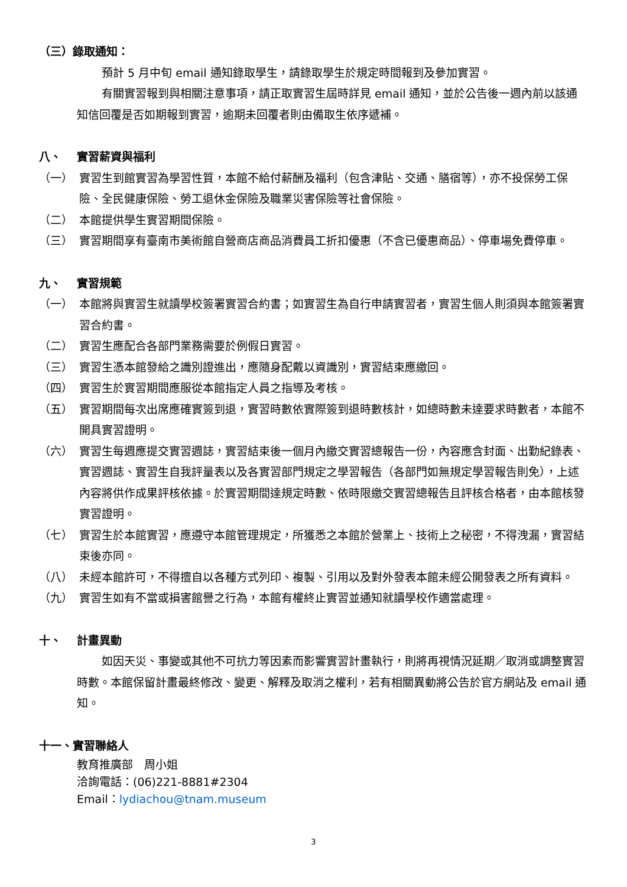（三）錄取通知：
預計 5 月中旬 email 通知錄取學生，請錄取學生於規定時間報到及參加實習。
有關實習報到與相關注意事項，請正取實習生屆時詳見 email 通知，並於公告後一週內前以該通知信回覆是否如期報到實習，逾期未回覆者則由備取生依序遞補。
八、　 實習薪資與福利
（一） 實習生到館實習為學習性質，本館不給付薪酬及福利（包含津貼、交通、膳宿等），亦不投保勞工保險、全民健康保險、勞工退休金保險及職業災害保險等社會保險。
（二） 本館提供學生實習期間保險。
（三） 實習期間享有臺南市美術館自營商店商品消費員工折扣優惠（不含已優惠商品）、停車場免費停車。
九、　 實習規範
（一） 本館將與實習生就讀學校簽署實習合約書；如實習生為自行申請實習者，實習生個人則須與本館簽署實習合約書。
（二） 實習生應配合各部門業務需要於例假日實習。
（三） 實習生憑本館發給之識別證進出，應隨身配戴以資識別，實習結束應繳回。
（四） 實習生於實習期間應服從本館指定人員之指導及考核。
（五） 實習期間每次出席應確實簽到退，實習時數依實際簽到退時數核計，如總時數未達要求時數者，本館不開具實習證明。
（六） 實習生每週應提交實習週誌，實習結束後一個月內繳交實習總報告一份，內容應含封面、出勤紀錄表、實習週誌、實習生自我評量表以及各實習部門規定之學習報告（各部門如無規定學習報告則免），上述內容將供作成果評核依據。於實習期間達規定時數、依時限繳交實習總報告且評核合格者，由本館核發實習證明。
（七） 實習生於本館實習，應遵守本館管理規定，所獲悉之本館於營業上、技術上之秘密，不得洩漏，實習結束後亦同。
（八） 未經本館許可，不得擅自以各種方式列印、複製、引用以及對外發表本館未經公開發表之所有資料。
（九） 實習生如有不當或損害館譽之行為，本館有權終止實習並通知就讀學校作適當處理。
十、　 計畫異動
如因天災、事變或其他不可抗力等因素而影響實習計畫執行，則將再視情況延期／取消或調整實習時數。本館保留計畫最終修改、變更、解釋及取消之權利，若有相關異動將公告於官方網站及 email 通知。
十一、實習聯絡人
教育推廣部　周小姐
洽詢電話：(06)221-8881#2304
Email：lydiachou@tnam.museum
3